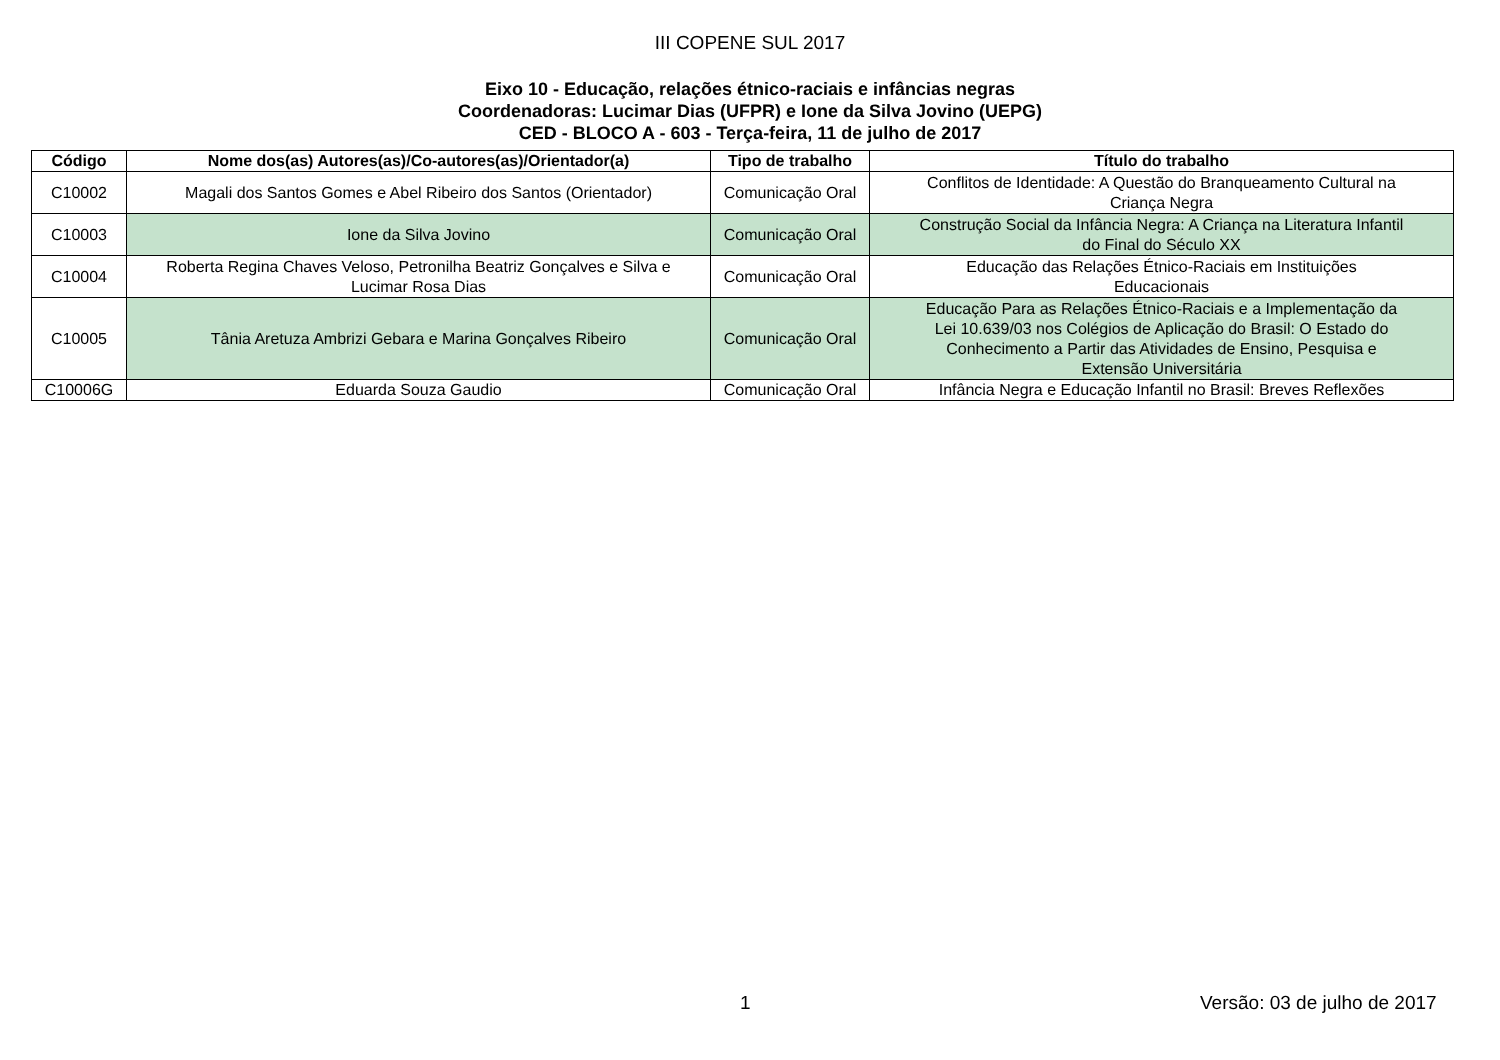III COPENE SUL 2017
Eixo 10 - Educação, relações étnico-raciais e infâncias negras
Coordenadoras: Lucimar Dias (UFPR) e Ione da Silva Jovino (UEPG)
CED - BLOCO A - 603 - Terça-feira, 11 de julho de 2017
| Código | Nome dos(as) Autores(as)/Co-autores(as)/Orientador(a) | Tipo de trabalho | Título do trabalho |
| --- | --- | --- | --- |
| C10002 | Magali dos Santos Gomes e Abel Ribeiro dos Santos (Orientador) | Comunicação Oral | Conflitos de Identidade: A Questão do Branqueamento Cultural na Criança Negra |
| C10003 | Ione da Silva Jovino | Comunicação Oral | Construção Social da Infância Negra: A Criança na Literatura Infantil do Final do Século XX |
| C10004 | Roberta Regina Chaves Veloso, Petronilha Beatriz Gonçalves e Silva e Lucimar Rosa Dias | Comunicação Oral | Educação das Relações Étnico-Raciais em Instituições Educacionais |
| C10005 | Tânia Aretuza Ambrizi Gebara e Marina Gonçalves Ribeiro | Comunicação Oral | Educação Para as Relações Étnico-Raciais e a Implementação da Lei 10.639/03 nos Colégios de Aplicação do Brasil: O Estado do Conhecimento a Partir das Atividades de Ensino, Pesquisa e Extensão Universitária |
| C10006G | Eduarda Souza Gaudio | Comunicação Oral | Infância Negra e Educação Infantil no Brasil: Breves Reflexões |
1 Versão: 03 de julho de 2017